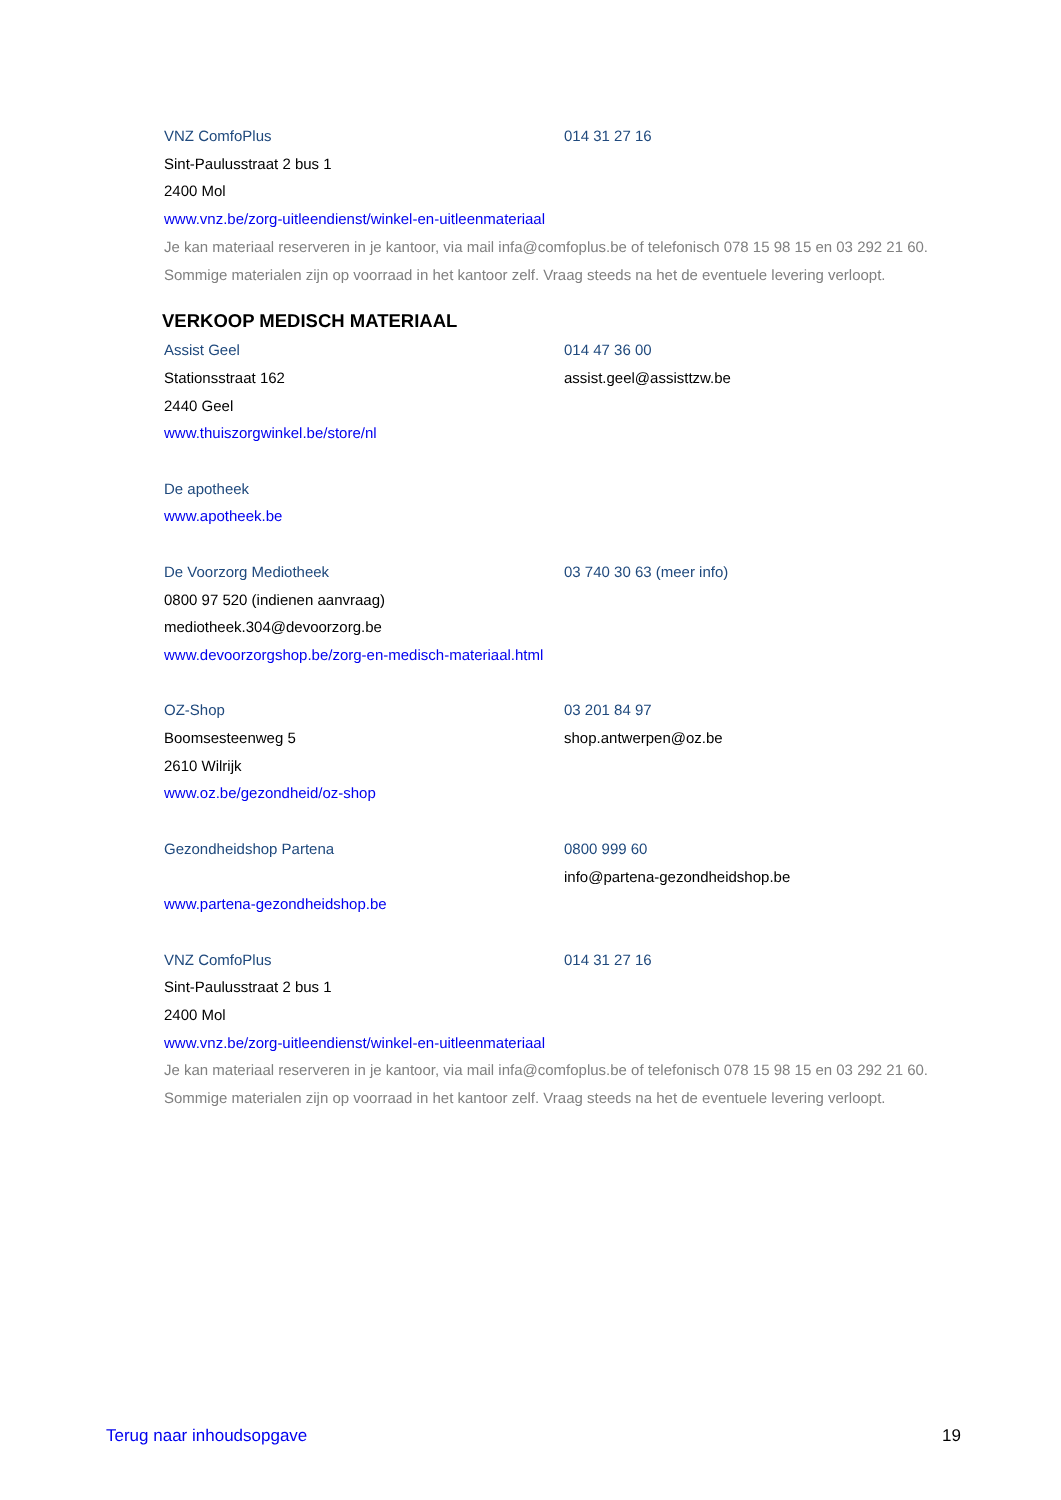VNZ ComfoPlus 014 31 27 16
Sint-Paulusstraat 2 bus 1
2400 Mol
www.vnz.be/zorg-uitleendienst/winkel-en-uitleenmateriaal
Je kan materiaal reserveren in je kantoor, via mail infa@comfoplus.be of telefonisch 078 15 98 15 en 03 292 21 60. Sommige materialen zijn op voorraad in het kantoor zelf. Vraag steeds na het de eventuele levering verloopt.
VERKOOP MEDISCH MATERIAAL
Assist Geel 014 47 36 00
Stationsstraat 162 assist.geel@assisttzw.be
2440 Geel
www.thuiszorgwinkel.be/store/nl
De apotheek
www.apotheek.be
De Voorzorg Mediotheek 03 740 30 63 (meer info)
0800 97 520 (indienen aanvraag)
mediotheek.304@devoorzorg.be
www.devoorzorgshop.be/zorg-en-medisch-materiaal.html
OZ-Shop 03 201 84 97
Boomsesteenweg 5 shop.antwerpen@oz.be
2610 Wilrijk
www.oz.be/gezondheid/oz-shop
Gezondheidshop Partena 0800 999 60
info@partena-gezondheidshop.be
www.partena-gezondheidshop.be
VNZ ComfoPlus 014 31 27 16
Sint-Paulusstraat 2 bus 1
2400 Mol
www.vnz.be/zorg-uitleendienst/winkel-en-uitleenmateriaal
Je kan materiaal reserveren in je kantoor, via mail infa@comfoplus.be of telefonisch 078 15 98 15 en 03 292 21 60. Sommige materialen zijn op voorraad in het kantoor zelf. Vraag steeds na het de eventuele levering verloopt.
Terug naar inhoudsopgave 19